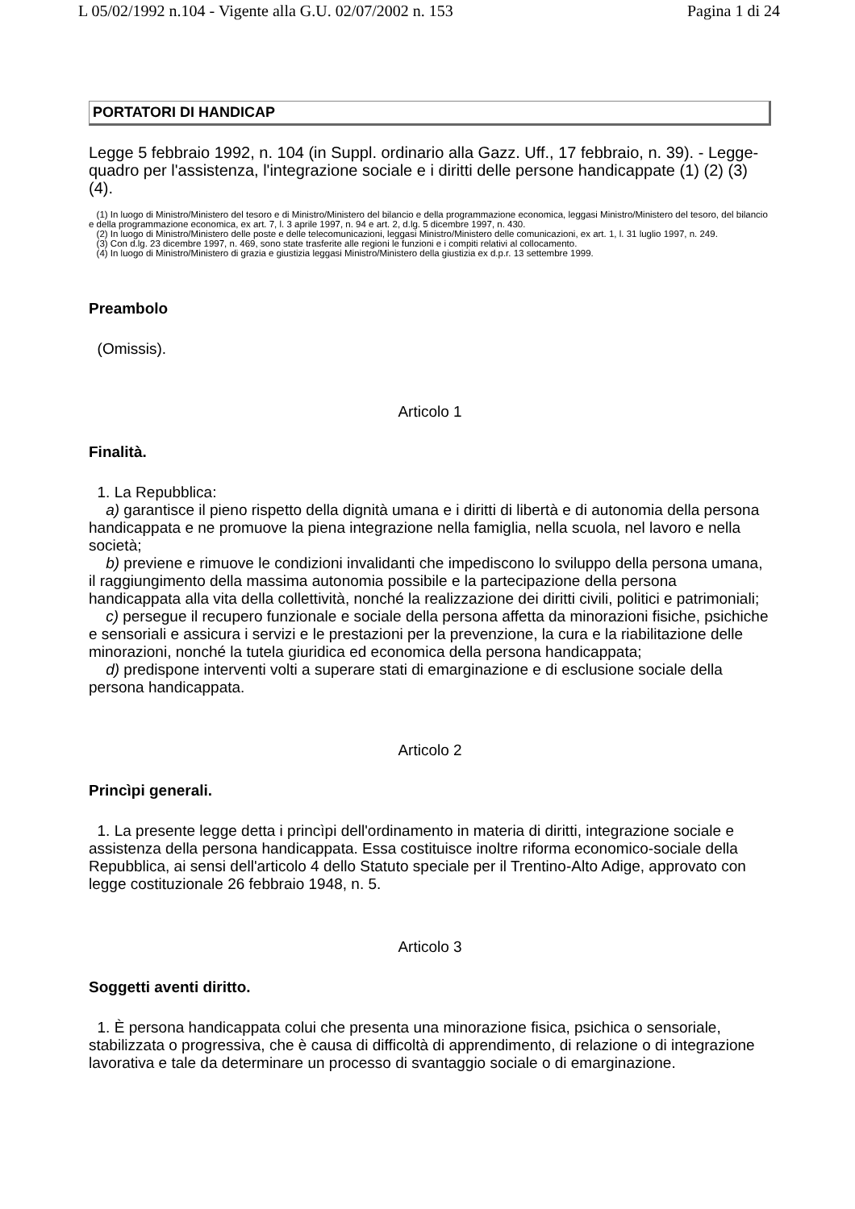L 05/02/1992 n.104 - Vigente alla G.U. 02/07/2002 n. 153 Pagina 1 di 24
PORTATORI DI HANDICAP
Legge 5 febbraio 1992, n. 104 (in Suppl. ordinario alla Gazz. Uff., 17 febbraio, n. 39). - Legge-quadro per l'assistenza, l'integrazione sociale e i diritti delle persone handicappate (1) (2) (3) (4).
(1) In luogo di Ministro/Ministero del tesoro e di Ministro/Ministero del bilancio e della programmazione economica, leggasi Ministro/Ministero del tesoro, del bilancio e della programmazione economica, ex art. 7, l. 3 aprile 1997, n. 94 e art. 2, d.lg. 5 dicembre 1997, n. 430.
(2) In luogo di Ministro/Ministero delle poste e delle telecomunicazioni, leggasi Ministro/Ministero delle comunicazioni, ex art. 1, l. 31 luglio 1997, n. 249.
(3) Con d.lg. 23 dicembre 1997, n. 469, sono state trasferite alle regioni le funzioni e i compiti relativi al collocamento.
(4) In luogo di Ministro/Ministero di grazia e giustizia leggasi Ministro/Ministero della giustizia ex d.p.r. 13 settembre 1999.
Preambolo
(Omissis).
Articolo 1
Finalità.
1. La Repubblica:
a) garantisce il pieno rispetto della dignità umana e i diritti di libertà e di autonomia della persona handicappata e ne promuove la piena integrazione nella famiglia, nella scuola, nel lavoro e nella società;
b) previene e rimuove le condizioni invalidanti che impediscono lo sviluppo della persona umana, il raggiungimento della massima autonomia possibile e la partecipazione della persona handicappata alla vita della collettività, nonché la realizzazione dei diritti civili, politici e patrimoniali;
c) persegue il recupero funzionale e sociale della persona affetta da minorazioni fisiche, psichiche e sensoriali e assicura i servizi e le prestazioni per la prevenzione, la cura e la riabilitazione delle minorazioni, nonché la tutela giuridica ed economica della persona handicappata;
d) predispone interventi volti a superare stati di emarginazione e di esclusione sociale della persona handicappata.
Articolo 2
Princìpi generali.
1. La presente legge detta i princìpi dell'ordinamento in materia di diritti, integrazione sociale e assistenza della persona handicappata. Essa costituisce inoltre riforma economico-sociale della Repubblica, ai sensi dell'articolo 4 dello Statuto speciale per il Trentino-Alto Adige, approvato con legge costituzionale 26 febbraio 1948, n. 5.
Articolo 3
Soggetti aventi diritto.
1. È persona handicappata colui che presenta una minorazione fisica, psichica o sensoriale, stabilizzata o progressiva, che è causa di difficoltà di apprendimento, di relazione o di integrazione lavorativa e tale da determinare un processo di svantaggio sociale o di emarginazione.